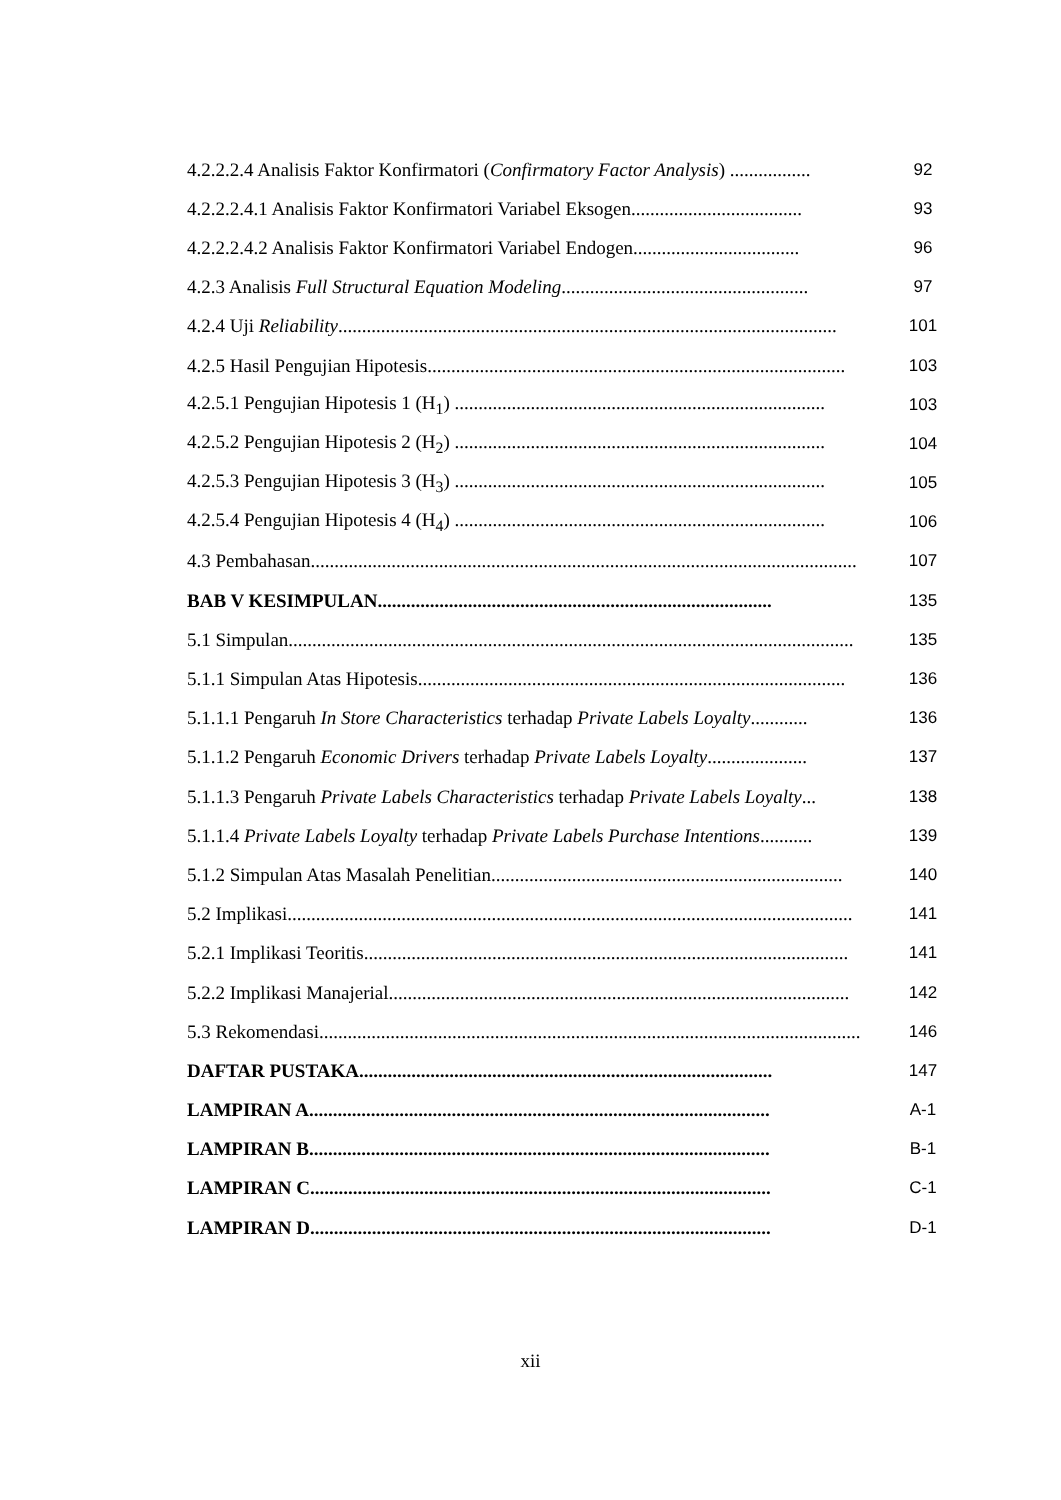4.2.2.2.4 Analisis Faktor Konfirmatori (Confirmatory Factor Analysis) ................. 92
4.2.2.2.4.1 Analisis Faktor Konfirmatori Variabel Eksogen.................................... 93
4.2.2.2.4.2 Analisis Faktor Konfirmatori Variabel Endogen................................... 96
4.2.3 Analisis Full Structural Equation Modeling.................................................... 97
4.2.4 Uji Reliability......................................................................................................... 101
4.2.5 Hasil Pengujian Hipotesis........................................................................................ 103
4.2.5.1 Pengujian Hipotesis 1 (H<sub>1</sub>) .............................................................................. 103
4.2.5.2 Pengujian Hipotesis 2 (H<sub>2</sub>) .............................................................................. 104
4.2.5.3 Pengujian Hipotesis 3 (H<sub>3</sub>) .............................................................................. 105
4.2.5.4 Pengujian Hipotesis 4 (H<sub>4</sub>) .............................................................................. 106
4.3 Pembahasan................................................................................................................... 107
BAB V KESIMPULAN................................................................................... 135
5.1 Simpulan....................................................................................................................... 135
5.1.1 Simpulan Atas Hipotesis.......................................................................................... 136
5.1.1.1 Pengaruh In Store Characteristics terhadap Private Labels Loyalty............ 136
5.1.1.2 Pengaruh Economic Drivers terhadap Private Labels Loyalty..................... 137
5.1.1.3 Pengaruh Private Labels Characteristics terhadap Private Labels Loyalty... 138
5.1.1.4 Private Labels Loyalty terhadap Private Labels Purchase Intentions........... 139
5.1.2 Simpulan Atas Masalah Penelitian.......................................................................... 140
5.2 Implikasi....................................................................................................................... 141
5.2.1 Implikasi Teoritis...................................................................................................... 141
5.2.2 Implikasi Manajerial................................................................................................. 142
5.3 Rekomendasi.................................................................................................................. 146
DAFTAR PUSTAKA....................................................................................... 147
LAMPIRAN A................................................................................................. A-1
LAMPIRAN B................................................................................................. B-1
LAMPIRAN C................................................................................................. C-1
LAMPIRAN D................................................................................................. D-1
xii